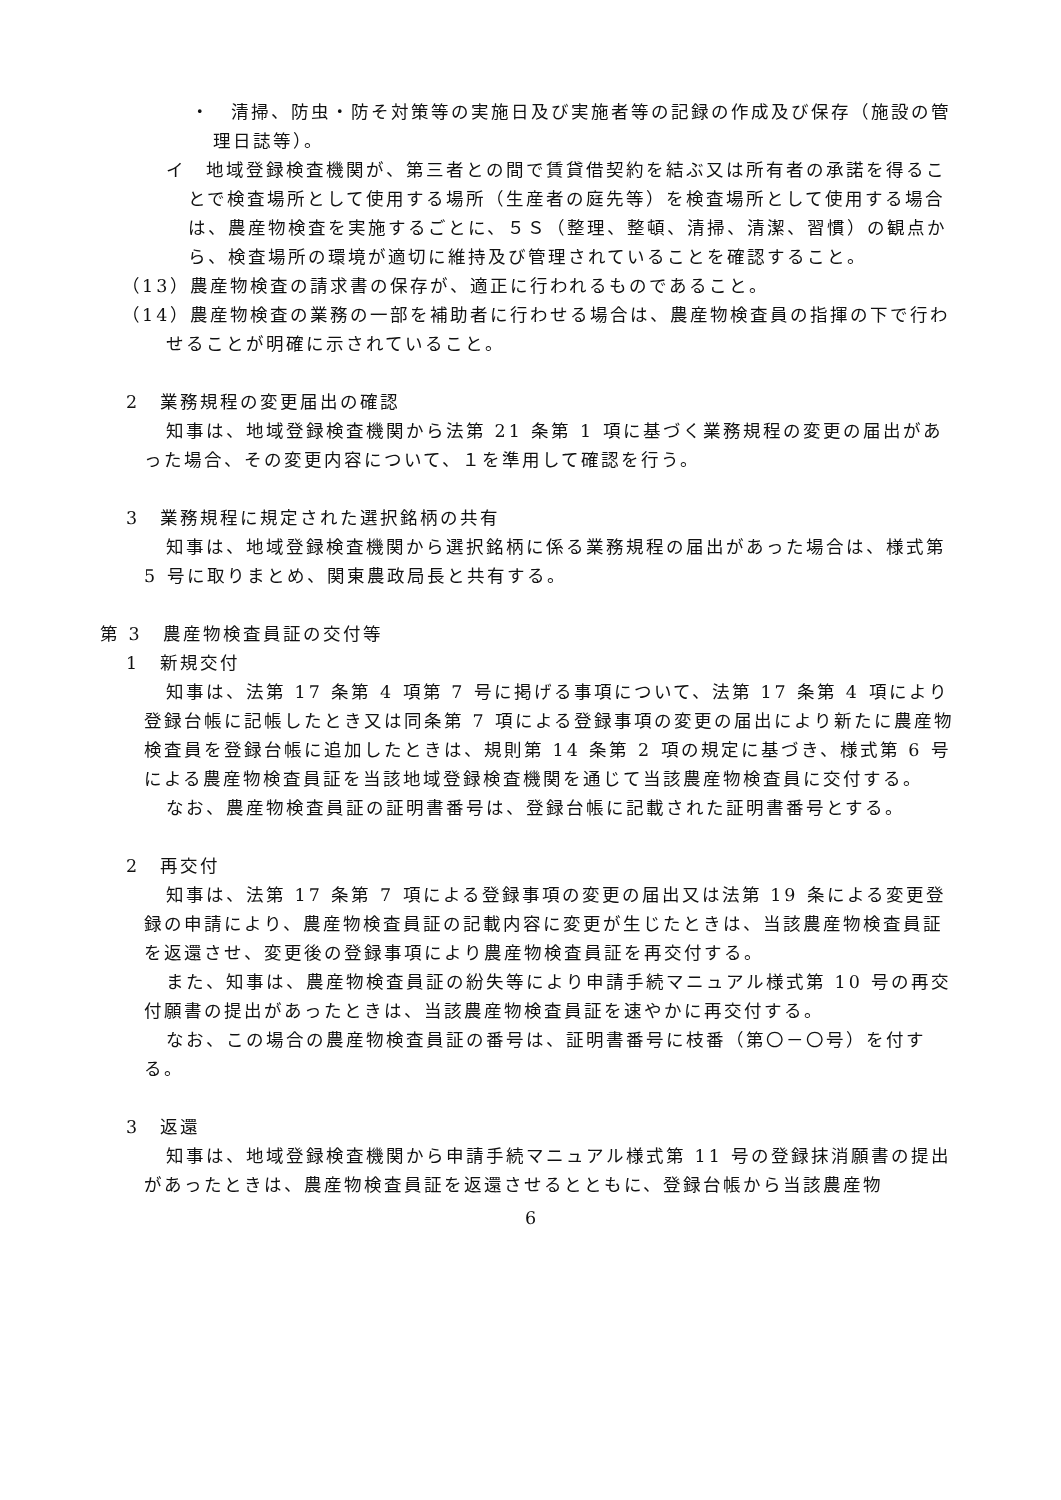・　清掃、防虫・防そ対策等の実施日及び実施者等の記録の作成及び保存（施設の管理日誌等）。
イ　地域登録検査機関が、第三者との間で賃貸借契約を結ぶ又は所有者の承諾を得ることで検査場所として使用する場所（生産者の庭先等）を検査場所として使用する場合は、農産物検査を実施するごとに、５Ｓ（整理、整頓、清掃、清潔、習慣）の観点から、検査場所の環境が適切に維持及び管理されていることを確認すること。
（13）農産物検査の請求書の保存が、適正に行われるものであること。
（14）農産物検査の業務の一部を補助者に行わせる場合は、農産物検査員の指揮の下で行わせることが明確に示されていること。
2　業務規程の変更届出の確認
知事は、地域登録検査機関から法第 21 条第 1 項に基づく業務規程の変更の届出があった場合、その変更内容について、１を準用して確認を行う。
3　業務規程に規定された選択銘柄の共有
知事は、地域登録検査機関から選択銘柄に係る業務規程の届出があった場合は、様式第 5 号に取りまとめ、関東農政局長と共有する。
第 3　農産物検査員証の交付等
1　新規交付
知事は、法第 17 条第 4 項第 7 号に掲げる事項について、法第 17 条第 4 項により登録台帳に記帳したとき又は同条第 7 項による登録事項の変更の届出により新たに農産物検査員を登録台帳に追加したときは、規則第 14 条第 2 項の規定に基づき、様式第 6 号による農産物検査員証を当該地域登録検査機関を通じて当該農産物検査員に交付する。
なお、農産物検査員証の証明書番号は、登録台帳に記載された証明書番号とする。
2　再交付
知事は、法第 17 条第 7 項による登録事項の変更の届出又は法第 19 条による変更登録の申請により、農産物検査員証の記載内容に変更が生じたときは、当該農産物検査員証を返還させ、変更後の登録事項により農産物検査員証を再交付する。
また、知事は、農産物検査員証の紛失等により申請手続マニュアル様式第 10 号の再交付願書の提出があったときは、当該農産物検査員証を速やかに再交付する。
なお、この場合の農産物検査員証の番号は、証明書番号に枝番（第〇－〇号）を付する。
3　返還
知事は、地域登録検査機関から申請手続マニュアル様式第 11 号の登録抹消願書の提出があったときは、農産物検査員証を返還させるとともに、登録台帳から当該農産物
6